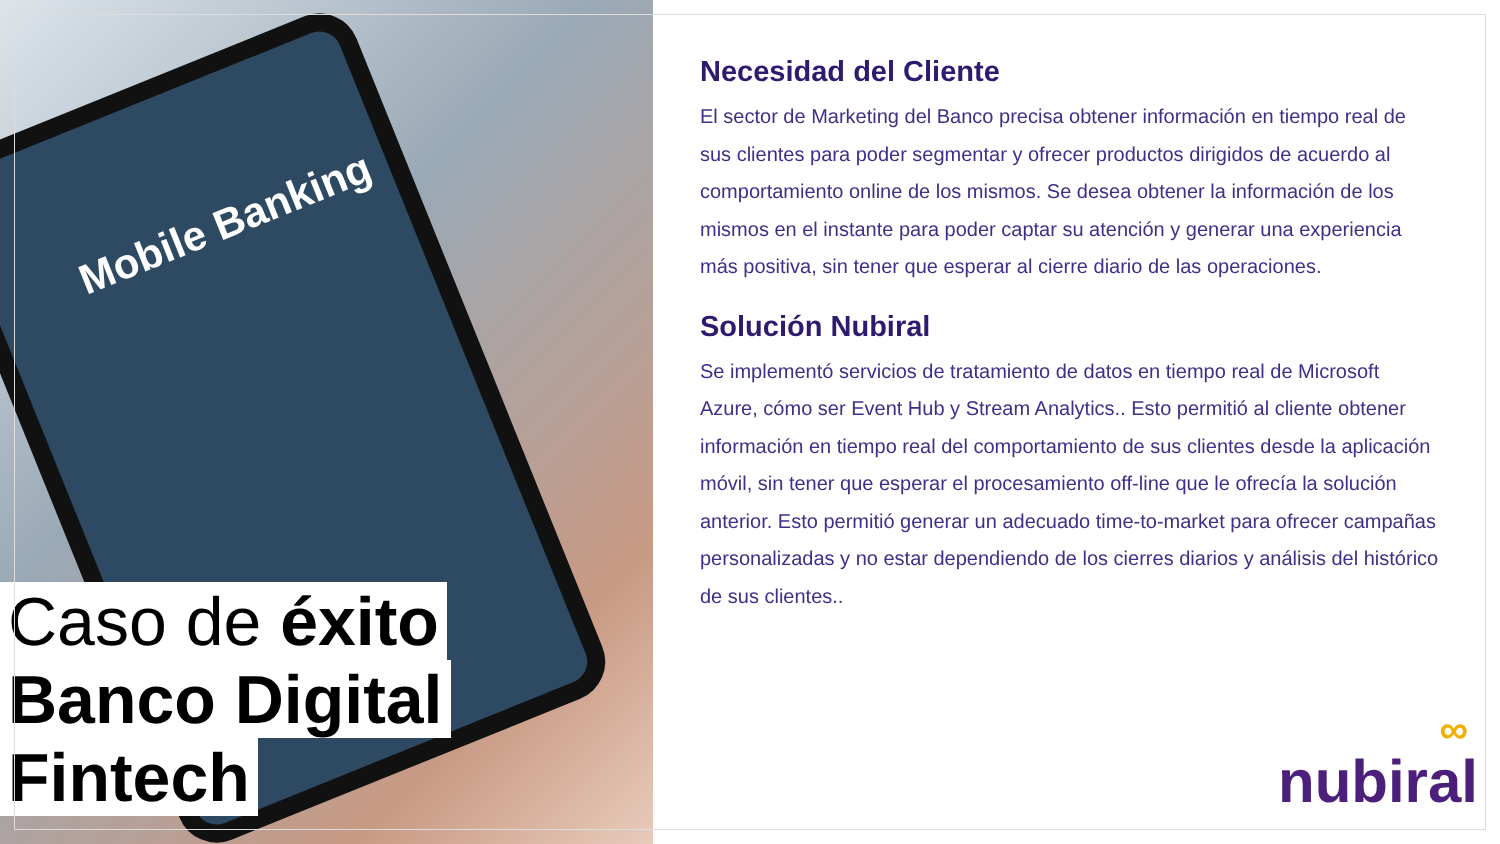Mobile Banking
Caso de éxito
Banco Digital
Fintech
Necesidad del Cliente
El sector de Marketing del Banco precisa obtener información en tiempo real de sus clientes para poder segmentar y ofrecer productos dirigidos de acuerdo al comportamiento online de los mismos. Se desea obtener la información de los mismos en el instante para poder captar su atención y generar una experiencia más positiva, sin tener que esperar al cierre diario de las operaciones.
Solución Nubiral
Se implementó servicios de tratamiento de datos en tiempo real de Microsoft Azure, cómo ser Event Hub y Stream Analytics.. Esto permitió al cliente obtener información en tiempo real del comportamiento de sus clientes desde la aplicación móvil, sin tener que esperar el procesamiento off-line que le ofrecía la solución anterior. Esto permitió generar un adecuado time-to-market para ofrecer campañas personalizadas y no estar dependiendo de los cierres diarios y análisis del histórico de sus clientes..
∞
nubiral